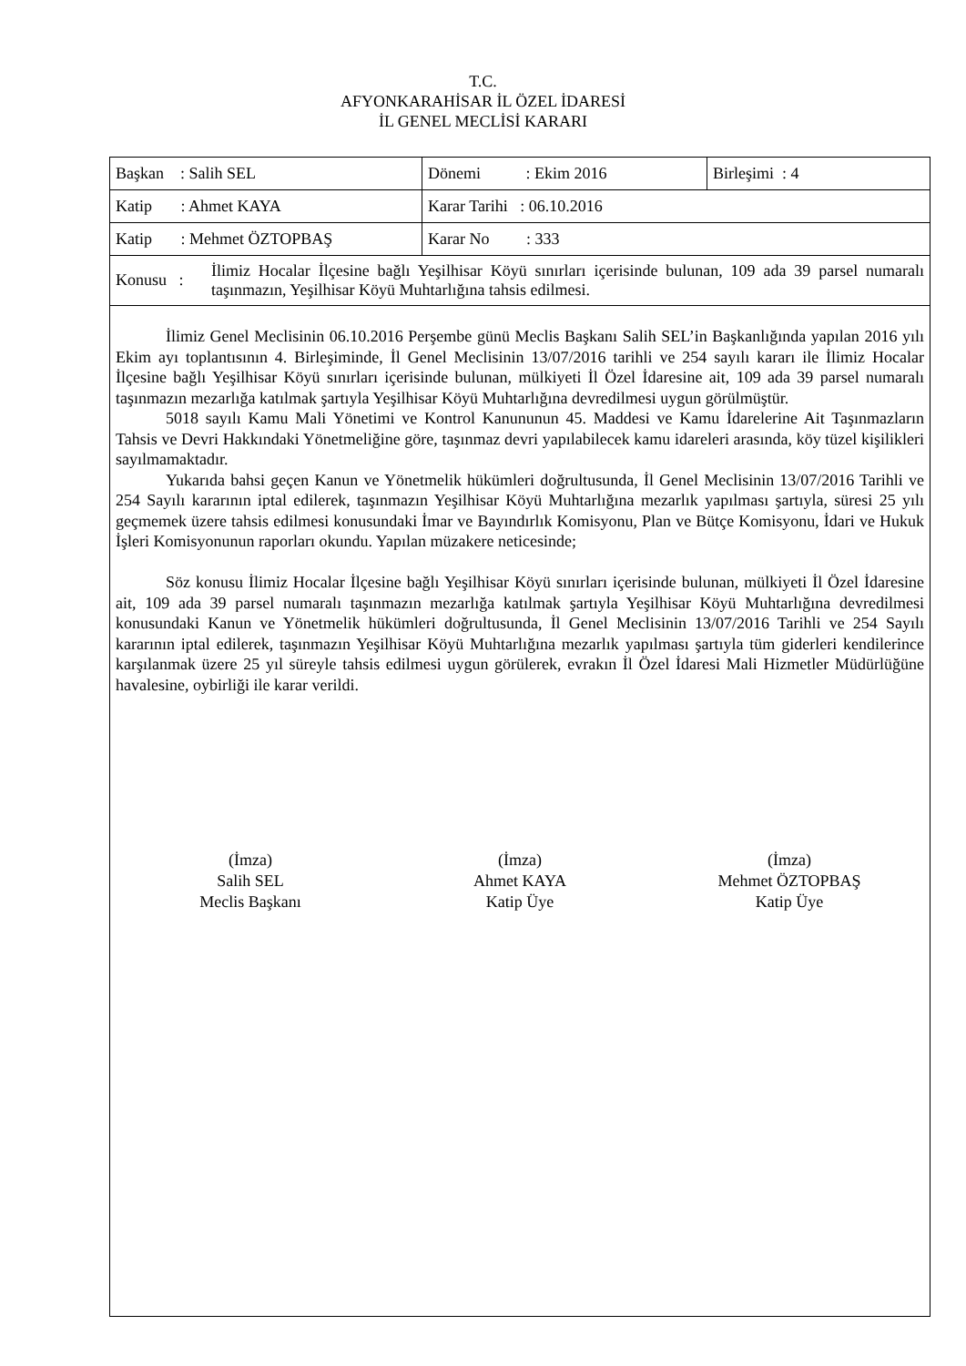T.C.
AFYONKARAHİSAR İL ÖZEL İDARESİ
İL GENEL MECLİSİ KARARI
| Başkan : Salih SEL | Dönemi : Ekim 2016 | Birleşimi : 4 |
| Katip : Ahmet KAYA | Karar Tarihi : 06.10.2016 | |
| Katip : Mehmet ÖZTOPBAŞ | Karar No : 333 | |
| Konusu : İlimiz Hocalar İlçesine bağlı Yeşilhisar Köyü sınırları içerisinde bulunan, 109 ada 39 parsel numaralı taşınmazın, Yeşilhisar Köyü Muhtarlığına tahsis edilmesi. | | |
İlimiz Genel Meclisinin 06.10.2016 Perşembe günü Meclis Başkanı Salih SEL’in Başkanlığında yapılan 2016 yılı Ekim ayı toplantısının 4. Birleşiminde, İl Genel Meclisinin 13/07/2016 tarihli ve 254 sayılı kararı ile İlimiz Hocalar İlçesine bağlı Yeşilhisar Köyü sınırları içerisinde bulunan, mülkiyeti İl Özel İdaresine ait, 109 ada 39 parsel numaralı taşınmazın mezarlığa katılmak şartıyla Yeşilhisar Köyü Muhtarlığına devredilmesi uygun görülmüştür.
5018 sayılı Kamu Mali Yönetimi ve Kontrol Kanununun 45. Maddesi ve Kamu İdarelerine Ait Taşınmazların Tahsis ve Devri Hakkındaki Yönetmeliğine göre, taşınmaz devri yapılabilecek kamu idareleri arasında, köy tüzel kişilikleri sayılmamaktadır.
Yukarıda bahsi geçen Kanun ve Yönetmelik hükümleri doğrultusunda, İl Genel Meclisinin 13/07/2016 Tarihli ve 254 Sayılı kararının iptal edilerek, taşınmazın Yeşilhisar Köyü Muhtarlığına mezarlık yapılması şartıyla, süresi 25 yılı geçmemek üzere tahsis edilmesi konusundaki İmar ve Bayındırlık Komisyonu, Plan ve Bütçe Komisyonu, İdari ve Hukuk İşleri Komisyonunun raporları okundu. Yapılan müzakere neticesinde;
Söz konusu İlimiz Hocalar İlçesine bağlı Yeşilhisar Köyü sınırları içerisinde bulunan, mülkiyeti İl Özel İdaresine ait, 109 ada 39 parsel numaralı taşınmazın mezarlığa katılmak şartıyla Yeşilhisar Köyü Muhtarlığına devredilmesi konusundaki Kanun ve Yönetmelik hükümleri doğrultusunda, İl Genel Meclisinin 13/07/2016 Tarihli ve 254 Sayılı kararının iptal edilerek, taşınmazın Yeşilhisar Köyü Muhtarlığına mezarlık yapılması şartıyla tüm giderleri kendilerince karşılanmak üzere 25 yıl süreyle tahsis edilmesi uygun görülerek, evrakın İl Özel İdaresi Mali Hizmetler Müdürlüğüne havalesine, oybirliği ile karar verildi.
(İmza)
Salih SEL
Meclis Başkanı
(İmza)
Ahmet KAYA
Katip Üye
(İmza)
Mehmet ÖZTOPBAŞ
Katip Üye